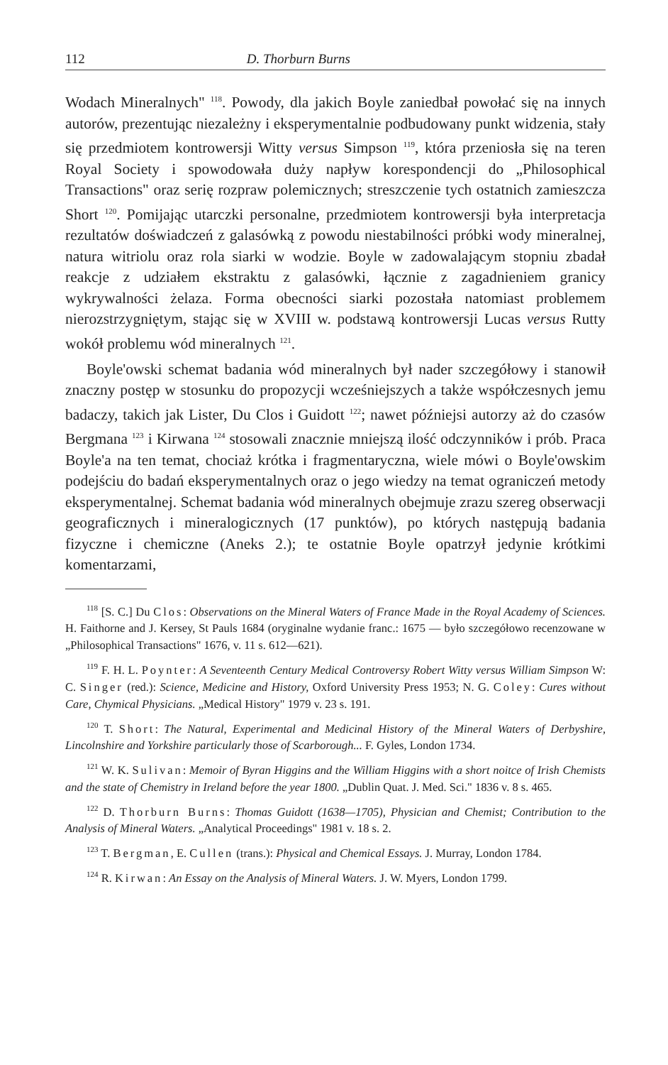112 D. Thorburn Burns
Wodach Mineralnych" <sup>118</sup>. Powody, dla jakich Boyle zaniedbał powołać się na innych autorów, prezentując niezależny i eksperymentalnie podbudowany punkt widzenia, stały się przedmiotem kontrowersji Witty versus Simpson <sup>119</sup>, która przeniosła się na teren Royal Society i spowodowała duży napływ korespondencji do „Philosophical Transactions" oraz serię rozpraw polemicznych; streszczenie tych ostatnich zamieszcza Short <sup>120</sup>. Pomijając utarczki personalne, przedmiotem kontrowersji była interpretacja rezultatów doświadczeń z galasówką z powodu niestabilności próbki wody mineralnej, natura witriolu oraz rola siarki w wodzie. Boyle w zadowalającym stopniu zbadał reakcje z udziałem ekstraktu z galasówki, łącznie z zagadnieniem granicy wykrywalności żelaza. Forma obecności siarki pozostała natomiast problemem nierozstrzygniętym, stając się w XVIII w. podstawą kontrowersji Lucas versus Rutty wokół problemu wód mineralnych <sup>121</sup>.
Boyle'owski schemat badania wód mineralnych był nader szczegółowy i stanowił znaczny postęp w stosunku do propozycji wcześniejszych a także współczesnych jemu badaczy, takich jak Lister, Du Clos i Guidott <sup>122</sup>; nawet późniejsi autorzy aż do czasów Bergmana <sup>123</sup> i Kirwana <sup>124</sup> stosowali znacznie mniejszą ilość odczynników i prób. Praca Boyle'a na ten temat, chociaż krótka i fragmentaryczna, wiele mówi o Boyle'owskim podejściu do badań eksperymentalnych oraz o jego wiedzy na temat ograniczeń metody eksperymentalnej. Schemat badania wód mineralnych obejmuje zrazu szereg obserwacji geograficznych i mineralogicznych (17 punktów), po których następują badania fizyczne i chemiczne (Aneks 2.); te ostatnie Boyle opatrzył jedynie krótkimi komentarzami,
<sup>118</sup> [S. C.] Du Clos: Observations on the Mineral Waters of France Made in the Royal Academy of Sciences. H. Faithorne and J. Kersey, St Pauls 1684 (oryginalne wydanie franc.: 1675 — było szczegółowo recenzowane w „Philosophical Transactions" 1676, v. 11 s. 612—621).
<sup>119</sup> F. H. L. Poynter: A Seventeenth Century Medical Controversy Robert Witty versus William Simpson W: C. Singer (red.): Science, Medicine and History, Oxford University Press 1953; N. G. Coley: Cures without Care, Chymical Physicians. „Medical History" 1979 v. 23 s. 191.
<sup>120</sup> T. Short: The Natural, Experimental and Medicinal History of the Mineral Waters of Derbyshire, Lincolnshire and Yorkshire particularly those of Scarborough... F. Gyles, London 1734.
<sup>121</sup> W. K. Sulivan: Memoir of Byran Higgins and the William Higgins with a short noitce of Irish Chemists and the state of Chemistry in Ireland before the year 1800. „Dublin Quat. J. Med. Sci." 1836 v. 8 s. 465.
<sup>122</sup> D. Thorburn Burns: Thomas Guidott (1638—1705), Physician and Chemist; Contribution to the Analysis of Mineral Waters. „Analytical Proceedings" 1981 v. 18 s. 2.
<sup>123</sup> T. Bergman, E. Cullen (trans.): Physical and Chemical Essays. J. Murray, London 1784.
<sup>124</sup> R. Kirwan: An Essay on the Analysis of Mineral Waters. J. W. Myers, London 1799.